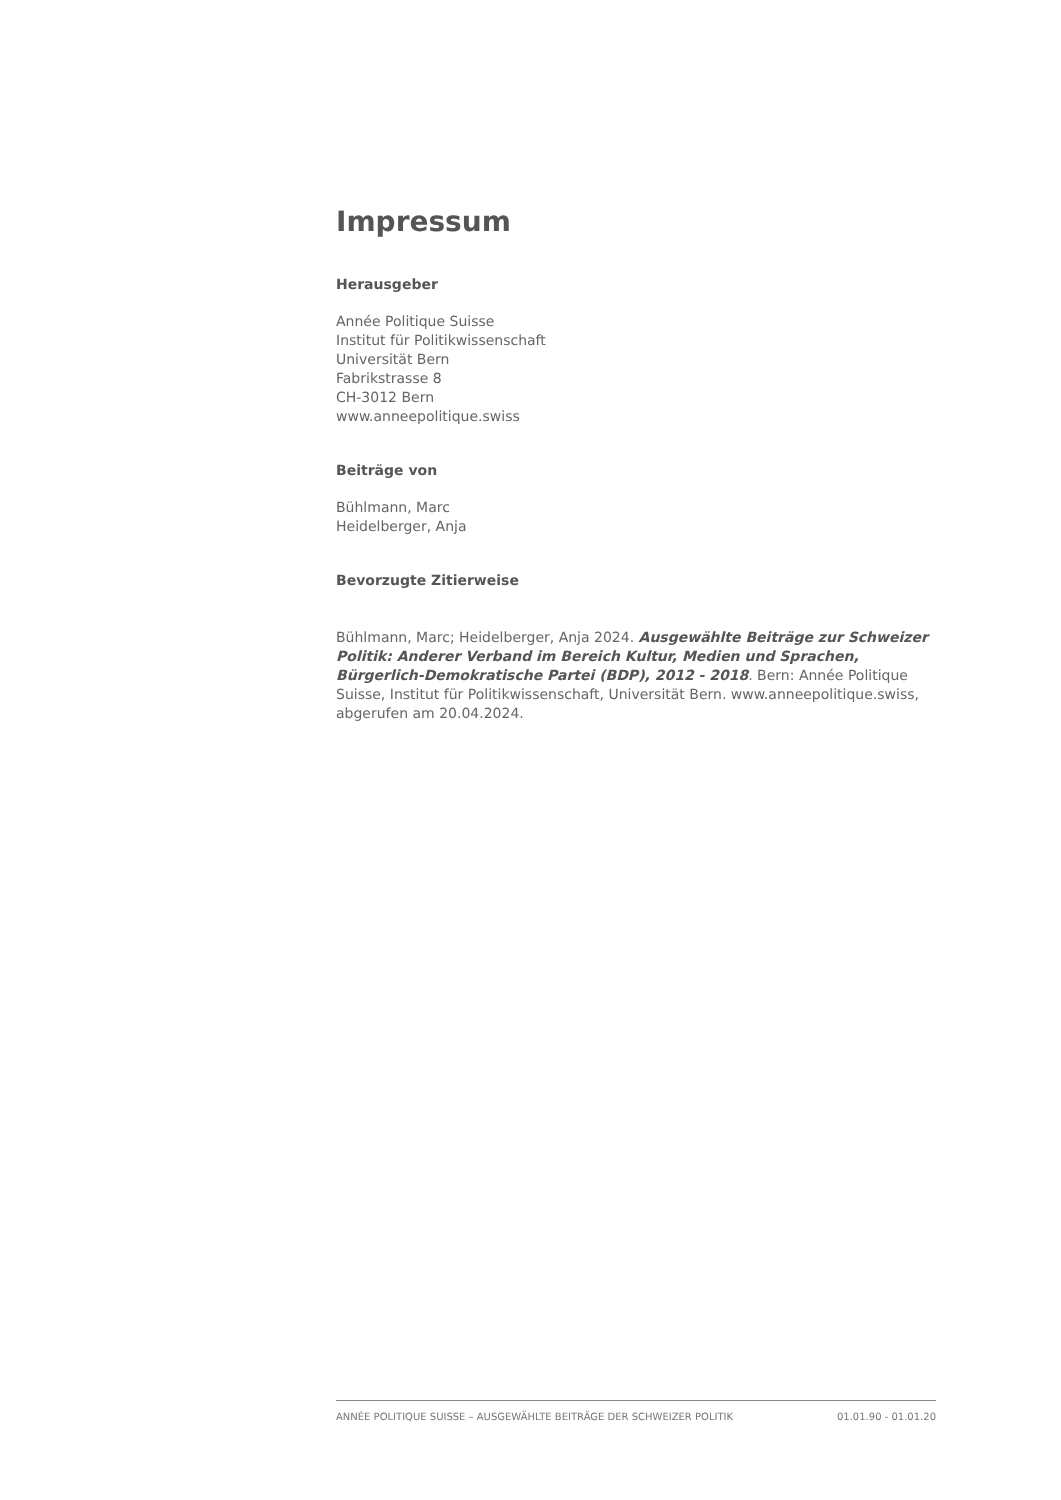Impressum
Herausgeber
Année Politique Suisse
Institut für Politikwissenschaft
Universität Bern
Fabrikstrasse 8
CH-3012 Bern
www.anneepolitique.swiss
Beiträge von
Bühlmann, Marc
Heidelberger, Anja
Bevorzugte Zitierweise
Bühlmann, Marc; Heidelberger, Anja 2024. Ausgewählte Beiträge zur Schweizer Politik: Anderer Verband im Bereich Kultur, Medien und Sprachen, Bürgerlich-Demokratische Partei (BDP), 2012 - 2018. Bern: Année Politique Suisse, Institut für Politikwissenschaft, Universität Bern. www.anneepolitique.swiss, abgerufen am 20.04.2024.
ANNÉE POLITIQUE SUISSE – AUSGEWÄHLTE BEITRÄGE DER SCHWEIZER POLITIK 01.01.90 - 01.01.20